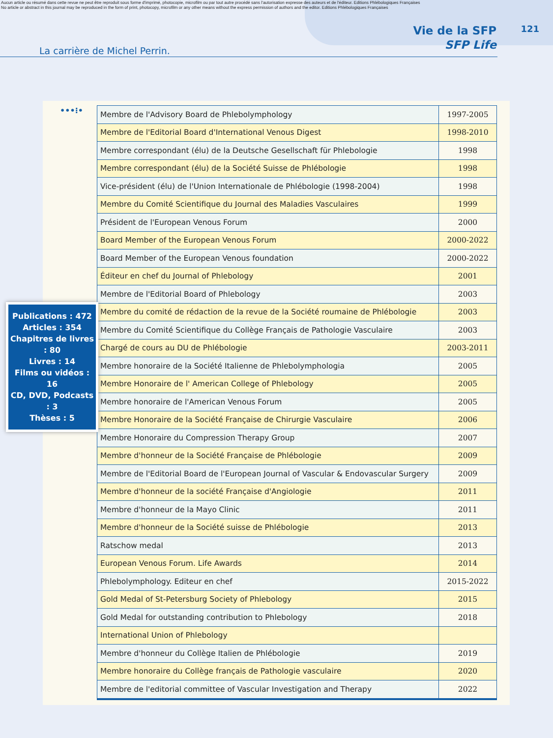Aucun article ou résumé dans cette revue ne peut être reproduit sous forme d'imprimé, photocopie, microfilm ou par tout autre procédé sans l'autorisation expresse des auteurs et de l'éditeur. Editions Phlébologiques Françaises
No article or abstract in this journal may be reproduced in the form of print, photocopy, microfilm or any other means without the express permission of authors and the editor. Editions Phlébologiques Françaises
La carrière de Michel Perrin.
Vie de la SFP
SFP Life
121
•••⁝•
| Membre de l'Advisory Board de Phlebolymphology | 1997-2005 |
| Membre de l'Editorial Board d'International Venous Digest | 1998-2010 |
| Membre correspondant (élu) de la Deutsche Gesellschaft für Phlebologie | 1998 |
| Membre correspondant (élu) de la Société Suisse de Phlébologie | 1998 |
| Vice-président (élu) de l'Union Internationale de Phlébologie (1998-2004) | 1998 |
| Membre du Comité Scientifique du Journal des Maladies Vasculaires | 1999 |
| Président de l'European Venous Forum | 2000 |
| Board Member of the European Venous Forum | 2000-2022 |
| Board Member of the European Venous foundation | 2000-2022 |
| Éditeur en chef du Journal of Phlebology | 2001 |
| Membre de l'Editorial Board of Phlebology | 2003 |
| Membre du comité de rédaction de la revue de la Société roumaine de Phlébologie | 2003 |
| Membre du Comité Scientifique du Collège Français de Pathologie Vasculaire | 2003 |
| Chargé de cours au DU de Phlébologie | 2003-2011 |
| Membre honoraire de la Société Italienne de Phlebolymphologia | 2005 |
| Membre Honoraire de l' American College of Phlebology | 2005 |
| Membre honoraire de l'American Venous Forum | 2005 |
| Membre Honoraire de la Société Française de Chirurgie Vasculaire | 2006 |
| Membre Honoraire du Compression Therapy Group | 2007 |
| Membre d'honneur de la Société Française de Phlébologie | 2009 |
| Membre de l'Editorial Board de l'European Journal of Vascular & Endovascular Surgery | 2009 |
| Membre d'honneur de la société Française d'Angiologie | 2011 |
| Membre d'honneur de la Mayo Clinic | 2011 |
| Membre d'honneur de la Société suisse de Phlébologie | 2013 |
| Ratschow medal | 2013 |
| European Venous Forum. Life Awards | 2014 |
| Phlebolymphology. Editeur en chef | 2015-2022 |
| Gold Medal of St-Petersburg Society of Phlebology | 2015 |
| Gold Medal for outstanding contribution to Phlebology | 2018 |
| International Union of Phlebology | |
| Membre d'honneur du Collège Italien de Phlébologie | 2019 |
| Membre honoraire du Collège français de Pathologie vasculaire | 2020 |
| Membre de l'editorial committee of Vascular Investigation and Therapy | 2022 |
Publications : 472
Articles : 354
Chapitres de livres : 80
Livres : 14
Films ou vidéos : 16
CD, DVD, Podcasts : 3
Thèses : 5